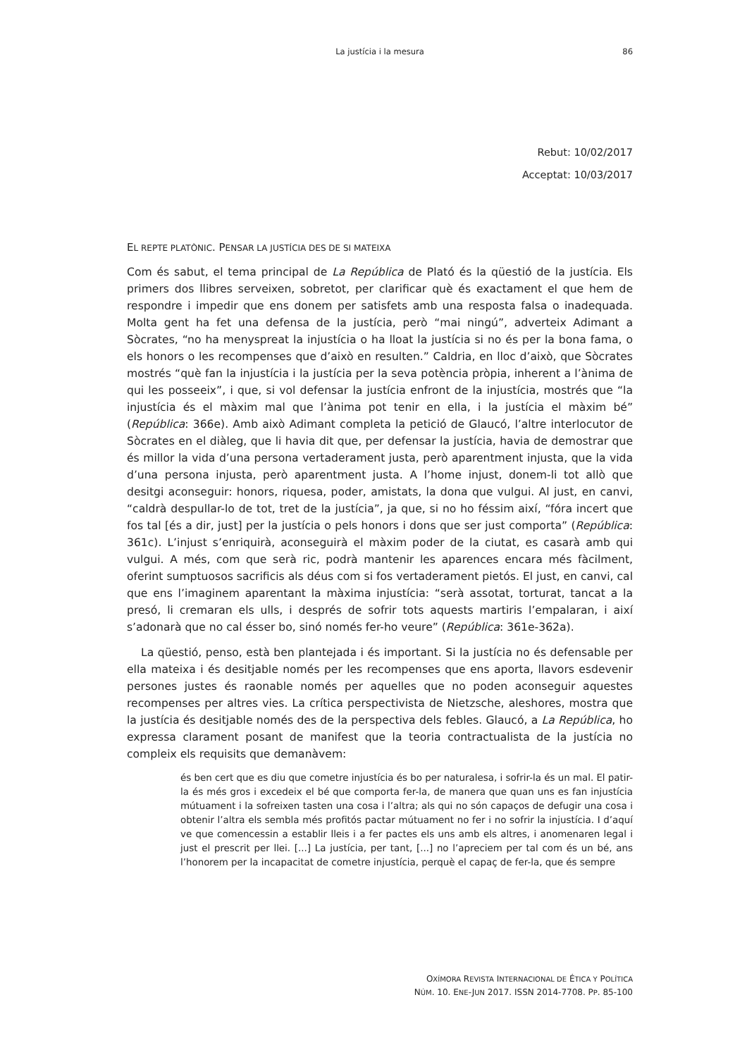La justícia i la mesura
86
Rebut: 10/02/2017
Acceptat: 10/03/2017
EL REPTE PLATÒNIC. PENSAR LA JUSTÍCIA DES DE SI MATEIXA
Com és sabut, el tema principal de La República de Plató és la qüestió de la justícia. Els primers dos llibres serveixen, sobretot, per clarificar què és exactament el que hem de respondre i impedir que ens donem per satisfets amb una resposta falsa o inadequada. Molta gent ha fet una defensa de la justícia, però “mai ningú”, adverteix Adimant a Sòcrates, “no ha menyspreat la injustícia o ha lloat la justícia si no és per la bona fama, o els honors o les recompenses que d’això en resulten.” Caldria, en lloc d’això, que Sòcrates mostrés “què fan la injustícia i la justícia per la seva potència pròpia, inherent a l’ànima de qui les posseeix”, i que, si vol defensar la justícia enfront de la injustícia, mostrés que “la injustícia és el màxim mal que l’ànima pot tenir en ella, i la justícia el màxim bé” (República: 366e). Amb això Adimant completa la petició de Glaucó, l’altre interlocutor de Sòcrates en el diàleg, que li havia dit que, per defensar la justícia, havia de demostrar que és millor la vida d’una persona vertaderament justa, però aparentment injusta, que la vida d’una persona injusta, però aparentment justa. A l’home injust, donem-li tot allò que desitgi aconseguir: honors, riquesa, poder, amistats, la dona que vulgui. Al just, en canvi, “caldrà despullar-lo de tot, tret de la justícia”, ja que, si no ho féssim així, “fóra incert que fos tal [és a dir, just] per la justícia o pels honors i dons que ser just comporta” (República: 361c). L’injust s’enriquirà, aconseguirà el màxim poder de la ciutat, es casarà amb qui vulgui. A més, com que serà ric, podrà mantenir les aparences encara més fàcilment, oferint sumptuosos sacrificis als déus com si fos vertaderament pietós. El just, en canvi, cal que ens l’imaginem aparentant la màxima injustícia: “serà assotat, torturat, tancat a la presó, li cremaran els ulls, i després de sofrir tots aquests martiris l’empalaran, i així s’adonarà que no cal ésser bo, sinó només fer-ho veure” (República: 361e-362a).
La qüestió, penso, està ben plantejada i és important. Si la justícia no és defensable per ella mateixa i és desitjable només per les recompenses que ens aporta, llavors esdevenir persones justes és raonable només per aquelles que no poden aconseguir aquestes recompenses per altres vies. La crítica perspectivista de Nietzsche, aleshores, mostra que la justícia és desitjable només des de la perspectiva dels febles. Glaucó, a La República, ho expressa clarament posant de manifest que la teoria contractualista de la justícia no compleix els requisits que demanàvem:
és ben cert que es diu que cometre injustícia és bo per naturalesa, i sofrir-la és un mal. El patir-la és més gros i excedeix el bé que comporta fer-la, de manera que quan uns es fan injustícia mútuament i la sofreixen tasten una cosa i l’altra; als qui no són capaços de defugir una cosa i obtenir l’altra els sembla més profitós pactar mútuament no fer i no sofrir la injustícia. I d’aquí ve que comencessin a establir lleis i a fer pactes els uns amb els altres, i anomenaren legal i just el prescrit per llei. [...] La justícia, per tant, [...] no l’apreciem per tal com és un bé, ans l’honorem per la incapacitat de cometre injustícia, perquè el capaç de fer-la, que és sempre
OXÍMORA REVISTA INTERNACIONAL DE ÉTICA Y POLÍTICA
NÚM. 10. ENE-JUN 2017. ISSN 2014-7708. PP. 85-100